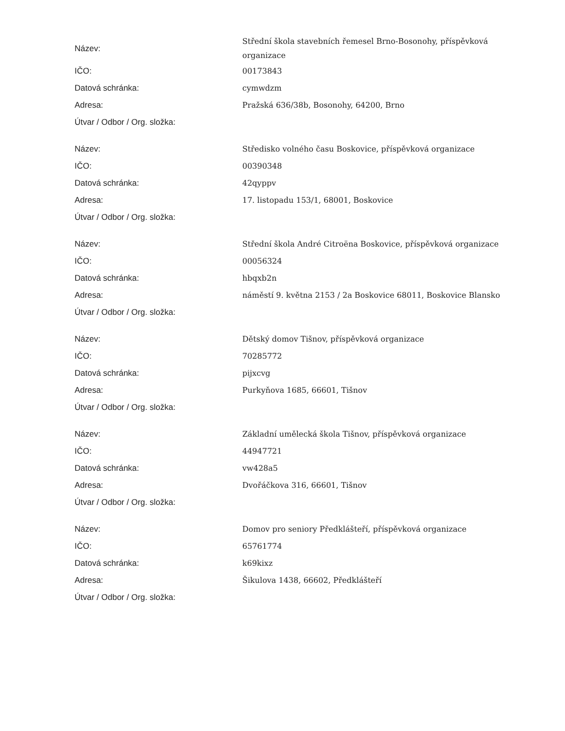| Název: | Střední škola stavebních řemesel Brno-Bosonohy, příspěvková organizace |
| IČO: | 00173843 |
| Datová schránka: | cymwdzm |
| Adresa: | Pražská 636/38b, Bosonohy, 64200, Brno |
| Útvar / Odbor / Org. složka: | |
| Název: | Středisko volného času Boskovice, příspěvková organizace |
| IČO: | 00390348 |
| Datová schránka: | 42qyppv |
| Adresa: | 17. listopadu 153/1, 68001, Boskovice |
| Útvar / Odbor / Org. složka: | |
| Název: | Střední škola André Citroëna Boskovice, příspěvková organizace |
| IČO: | 00056324 |
| Datová schránka: | hbqxb2n |
| Adresa: | náměstí 9. května 2153 / 2a Boskovice 68011, Boskovice Blansko |
| Útvar / Odbor / Org. složka: | |
| Název: | Dětský domov Tišnov, příspěvková organizace |
| IČO: | 70285772 |
| Datová schránka: | pijxcvg |
| Adresa: | Purkyňova 1685, 66601, Tišnov |
| Útvar / Odbor / Org. složka: | |
| Název: | Základní umělecká škola Tišnov, příspěvková organizace |
| IČO: | 44947721 |
| Datová schránka: | vw428a5 |
| Adresa: | Dvořáčkova 316, 66601, Tišnov |
| Útvar / Odbor / Org. složka: | |
| Název: | Domov pro seniory Předklášteří, příspěvková organizace |
| IČO: | 65761774 |
| Datová schránka: | k69kixz |
| Adresa: | Šikulova 1438, 66602, Předklášteří |
| Útvar / Odbor / Org. složka: | |